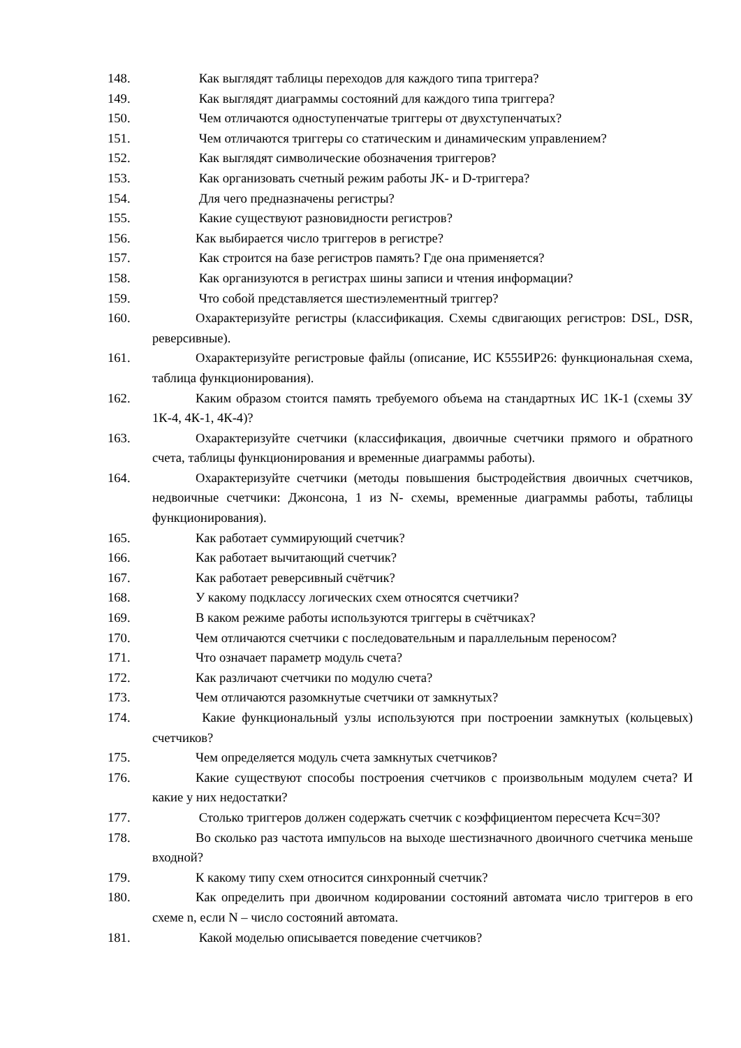148. Как выглядят таблицы переходов для каждого типа триггера?
149. Как выглядят диаграммы состояний для каждого типа триггера?
150. Чем отличаются одноступенчатые триггеры от двухступенчатых?
151. Чем отличаются триггеры со статическим и динамическим управлением?
152. Как выглядят символические обозначения триггеров?
153. Как организовать счетный режим работы JK- и D-триггера?
154. Для чего предназначены регистры?
155. Какие существуют разновидности регистров?
156. Как выбирается число триггеров в регистре?
157. Как строится на базе регистров память? Где она применяется?
158. Как организуются в регистрах шины записи и чтения информации?
159. Что собой представляется шестиэлементный триггер?
160. Охарактеризуйте регистры (классификация. Схемы сдвигающих регистров: DSL, DSR, реверсивные).
161. Охарактеризуйте регистровые файлы (описание, ИС К555ИР26: функциональная схема, таблица функционирования).
162. Каким образом стоится память требуемого объема на стандартных ИС 1К-1 (схемы ЗУ 1К-4, 4К-1, 4К-4)?
163. Охарактеризуйте счетчики (классификация, двоичные счетчики прямого и обратного счета, таблицы функционирования и временные диаграммы работы).
164. Охарактеризуйте счетчики (методы повышения быстродействия двоичных счетчиков, недвоичные счетчики: Джонсона, 1 из N- схемы, временные диаграммы работы, таблицы функционирования).
165. Как работает суммирующий счетчик?
166. Как работает вычитающий счетчик?
167. Как работает реверсивный счётчик?
168. У какому подклассу логических схем относятся счетчики?
169. В каком режиме работы используются триггеры в счётчиках?
170. Чем отличаются счетчики с последовательным и параллельным переносом?
171. Что означает параметр модуль счета?
172. Как различают счетчики по модулю счета?
173. Чем отличаются разомкнутые счетчики от замкнутых?
174. Какие функциональный узлы используются при построении замкнутых (кольцевых) счетчиков?
175. Чем определяется модуль счета замкнутых счетчиков?
176. Какие существуют способы построения счетчиков с произвольным модулем счета? И какие у них недостатки?
177. Столько триггеров должен содержать счетчик с коэффициентом пересчета Ксч=30?
178. Во сколько раз частота импульсов на выходе шестизначного двоичного счетчика меньше входной?
179. К какому типу схем относится синхронный счетчик?
180. Как определить при двоичном кодировании состояний автомата число триггеров в его схеме n, если N – число состояний автомата.
181. Какой моделью описывается поведение счетчиков?